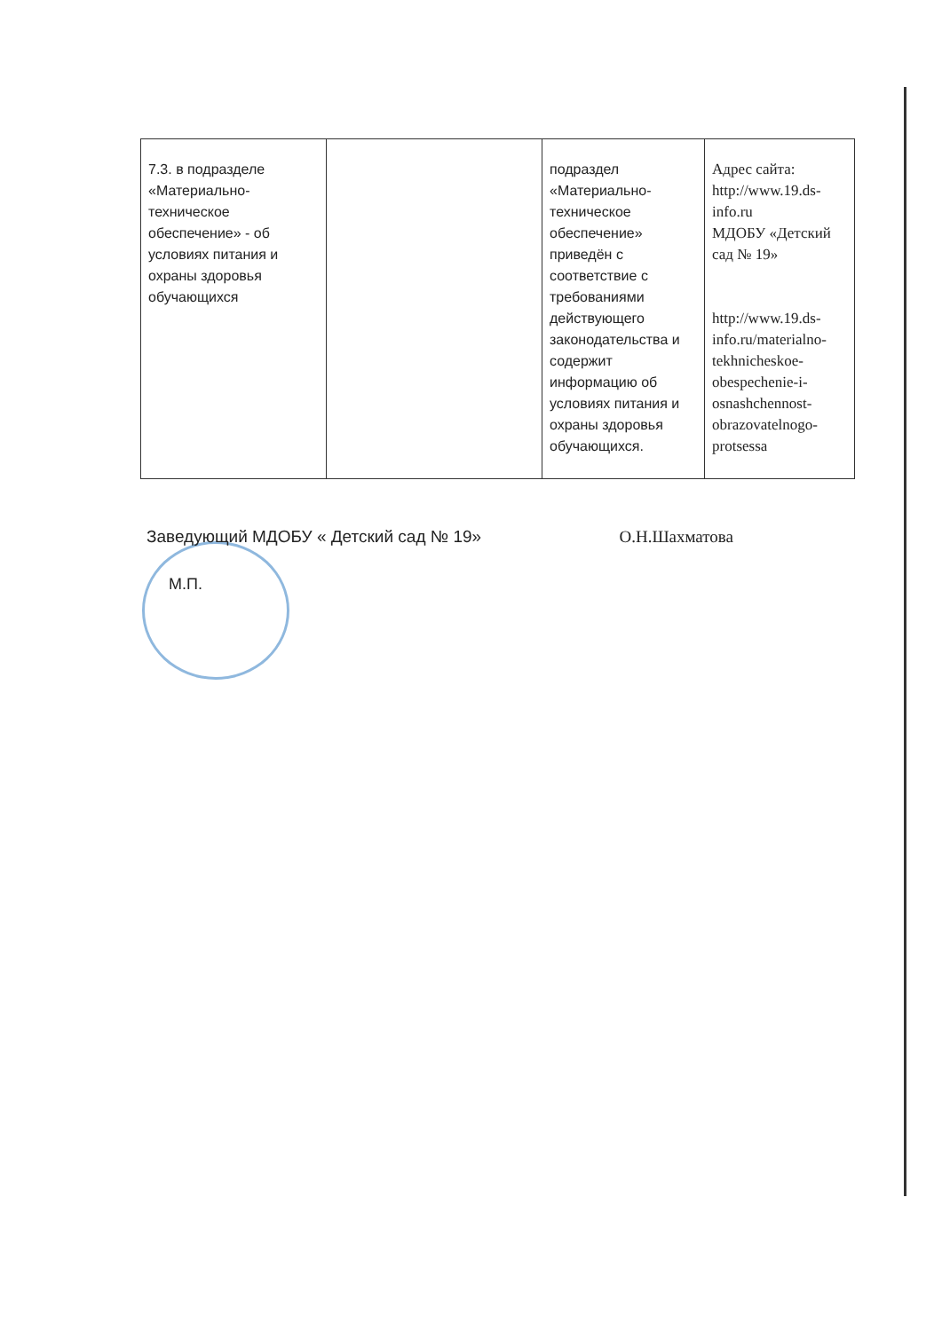| 7.3. в подразделе «Материально-техническое обеспечение» - об условиях питания и охраны здоровья обучающихся | | подраздел «Материально-техническое обеспечение» приведён с соответствие с требованиями действующего законодательства и содержит информацию об условиях питания и охраны здоровья обучающихся. | Адрес сайта: http://www.19.ds-info.ru МДОБУ «Детский сад № 19» http://www.19.ds-info.ru/materialno-tekhnicheskoe-obespechenie-i-osnashchennost-obrazovatelnogo-protsessa |
Заведующий МДОБУ « Детский сад № 19» О.Н.Шахматова
М.П.